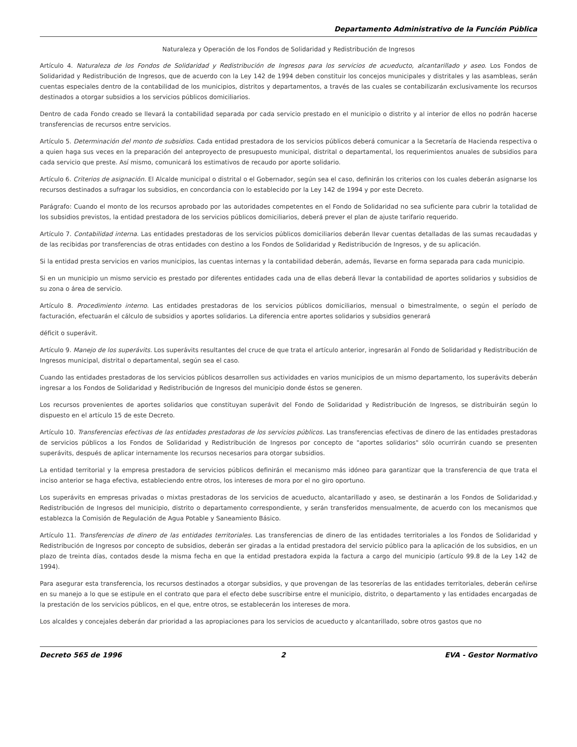Departamento Administrativo de la Función Pública
Naturaleza y Operación de los Fondos de Solidaridad y Redistribución de Ingresos
Artículo 4. Naturaleza de los Fondos de Solidaridad y Redistribución de Ingresos para los servicios de acueducto, alcantarillado y aseo. Los Fondos de Solidaridad y Redistribución de Ingresos, que de acuerdo con la Ley 142 de 1994 deben constituir los concejos municipales y distritales y las asambleas, serán cuentas especiales dentro de la contabilidad de los municipios, distritos y departamentos, a través de las cuales se contabilizarán exclusivamente los recursos destinados a otorgar subsidios a los servicios públicos domiciliarios.
Dentro de cada Fondo creado se llevará la contabilidad separada por cada servicio prestado en el municipio o distrito y al interior de ellos no podrán hacerse transferencias de recursos entre servicios.
Artículo 5. Determinación del monto de subsidios. Cada entidad prestadora de los servicios públicos deberá comunicar a la Secretaría de Hacienda respectiva o a quien haga sus veces en la preparación del anteproyecto de presupuesto municipal, distrital o departamental, los requerimientos anuales de subsidios para cada servicio que preste. Así mismo, comunicará los estimativos de recaudo por aporte solidario.
Artículo 6. Criterios de asignación. El Alcalde municipal o distrital o el Gobernador, según sea el caso, definirán los criterios con los cuales deberán asignarse los recursos destinados a sufragar los subsidios, en concordancia con lo establecido por la Ley 142 de 1994 y por este Decreto.
Parágrafo: Cuando el monto de los recursos aprobado por las autoridades competentes en el Fondo de Solidaridad no sea suficiente para cubrir la totalidad de los subsidios previstos, la entidad prestadora de los servicios públicos domiciliarios, deberá prever el plan de ajuste tarifario requerido.
Artículo 7. Contabilidad interna. Las entidades prestadoras de los servicios públicos domiciliarios deberán llevar cuentas detalladas de las sumas recaudadas y de las recibidas por transferencias de otras entidades con destino a los Fondos de Solidaridad y Redistribución de Ingresos, y de su aplicación.
Si la entidad presta servicios en varios municipios, las cuentas internas y la contabilidad deberán, además, llevarse en forma separada para cada municipio.
Si en un municipio un mismo servicio es prestado por diferentes entidades cada una de ellas deberá llevar la contabilidad de aportes solidarios y subsidios de su zona o área de servicio.
Artículo 8. Procedimiento interno. Las entidades prestadoras de los servicios públicos domiciliarios, mensual o bimestralmente, o según el período de facturación, efectuarán el cálculo de subsidios y aportes solidarios. La diferencia entre aportes solidarios y subsidios generará
déficit o superávit.
Artículo 9. Manejo de los superávits. Los superávits resultantes del cruce de que trata el artículo anterior, ingresarán al Fondo de Solidaridad y Redistribución de Ingresos municipal, distrital o departamental, según sea el caso.
Cuando las entidades prestadoras de los servicios públicos desarrollen sus actividades en varios municipios de un mismo departamento, los superávits deberán ingresar a los Fondos de Solidaridad y Redistribución de Ingresos del municipio donde éstos se generen.
Los recursos provenientes de aportes solidarios que constituyan superávit del Fondo de Solidaridad y Redistribución de Ingresos, se distribuirán según lo dispuesto en el artículo 15 de este Decreto.
Artículo 10. Transferencias efectivas de las entidades prestadoras de los servicios públicos. Las transferencias efectivas de dinero de las entidades prestadoras de servicios públicos a los Fondos de Solidaridad y Redistribución de Ingresos por concepto de "aportes solidarios" sólo ocurrirán cuando se presenten superávits, después de aplicar internamente los recursos necesarios para otorgar subsidios.
La entidad territorial y la empresa prestadora de servicios públicos definirán el mecanismo más idóneo para garantizar que la transferencia de que trata el inciso anterior se haga efectiva, estableciendo entre otros, los intereses de mora por el no giro oportuno.
Los superávits en empresas privadas o mixtas prestadoras de los servicios de acueducto, alcantarillado y aseo, se destinarán a los Fondos de Solidaridad.y Redistribución de Ingresos del municipio, distrito o departamento correspondiente, y serán transferidos mensualmente, de acuerdo con los mecanismos que establezca la Comisión de Regulación de Agua Potable y Saneamiento Básico.
Artículo 11. Transferencias de dinero de las entidades territoriales. Las transferencias de dinero de las entidades territoriales a los Fondos de Solidaridad y Redistribución de Ingresos por concepto de subsidios, deberán ser giradas a la entidad prestadora del servicio público para la aplicación de los subsidios, en un plazo de treinta días, contados desde la misma fecha en que la entidad prestadora expida la factura a cargo del municipio (artículo 99.8 de la Ley 142 de 1994).
Para asegurar esta transferencia, los recursos destinados a otorgar subsidios, y que provengan de las tesorerías de las entidades territoriales, deberán ceñirse en su manejo a lo que se estipule en el contrato que para el efecto debe suscribirse entre el municipio, distrito, o departamento y las entidades encargadas de la prestación de los servicios públicos, en el que, entre otros, se establecerán los intereses de mora.
Los alcaldes y concejales deberán dar prioridad a las apropiaciones para los servicios de acueducto y alcantarillado, sobre otros gastos que no
Decreto 565 de 1996 2 EVA - Gestor Normativo